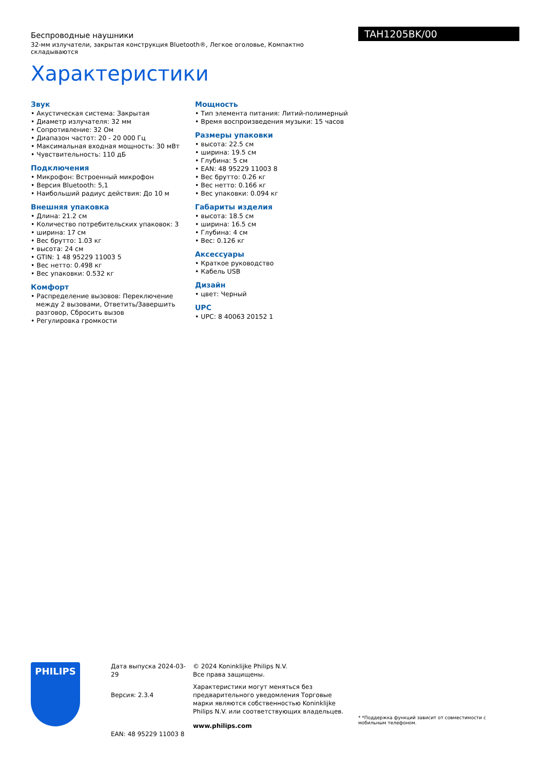Беспроводные наушники
32-мм излучатели, закрытая конструкция Bluetooth®, Легкое оголовье, Компактно складываются
Характеристики
TAH1205BK/00
Звук
• Акустическая система: Закрытая
• Диаметр излучателя: 32 мм
• Сопротивление: 32 Ом
• Диапазон частот: 20 - 20 000 Гц
• Максимальная входная мощность: 30 мВт
• Чувствительность: 110 дБ
Подключения
• Микрофон: Встроенный микрофон
• Версия Bluetooth: 5,1
• Наибольший радиус действия: До 10 м
Внешняя упаковка
• Длина: 21.2 см
• Количество потребительских упаковок: 3
• ширина: 17 см
• Вес брутто: 1.03 кг
• высота: 24 см
• GTIN: 1 48 95229 11003 5
• Вес нетто: 0.498 кг
• Вес упаковки: 0.532 кг
Комфорт
• Распределение вызовов: Переключение между 2 вызовами, Ответить/Завершить разговор, Сбросить вызов
• Регулировка громкости
Мощность
• Тип элемента питания: Литий-полимерный
• Время воспроизведения музыки: 15 часов
Размеры упаковки
• высота: 22.5 см
• ширина: 19.5 см
• Глубина: 5 см
• EAN: 48 95229 11003 8
• Вес брутто: 0.26 кг
• Вес нетто: 0.166 кг
• Вес упаковки: 0.094 кг
Габариты изделия
• высота: 18.5 см
• ширина: 16.5 см
• Глубина: 4 см
• Вес: 0.126 кг
Аксессуары
• Краткое руководство
• Кабель USB
Дизайн
• цвет: Черный
UPC
• UPC: 8 40063 20152 1
PHILIPS
Дата выпуска 2024-03-29
Версия: 2.3.4
EAN: 48 95229 11003 8
© 2024 Koninklijke Philips N.V.
Все права защищены.
Характеристики могут меняться без предварительного уведомления Торговые марки являются собственностью Koninklijke Philips N.V. или соответствующих владельцев.
www.philips.com
* *Поддержка функций зависит от совместимости с мобильным телефоном.